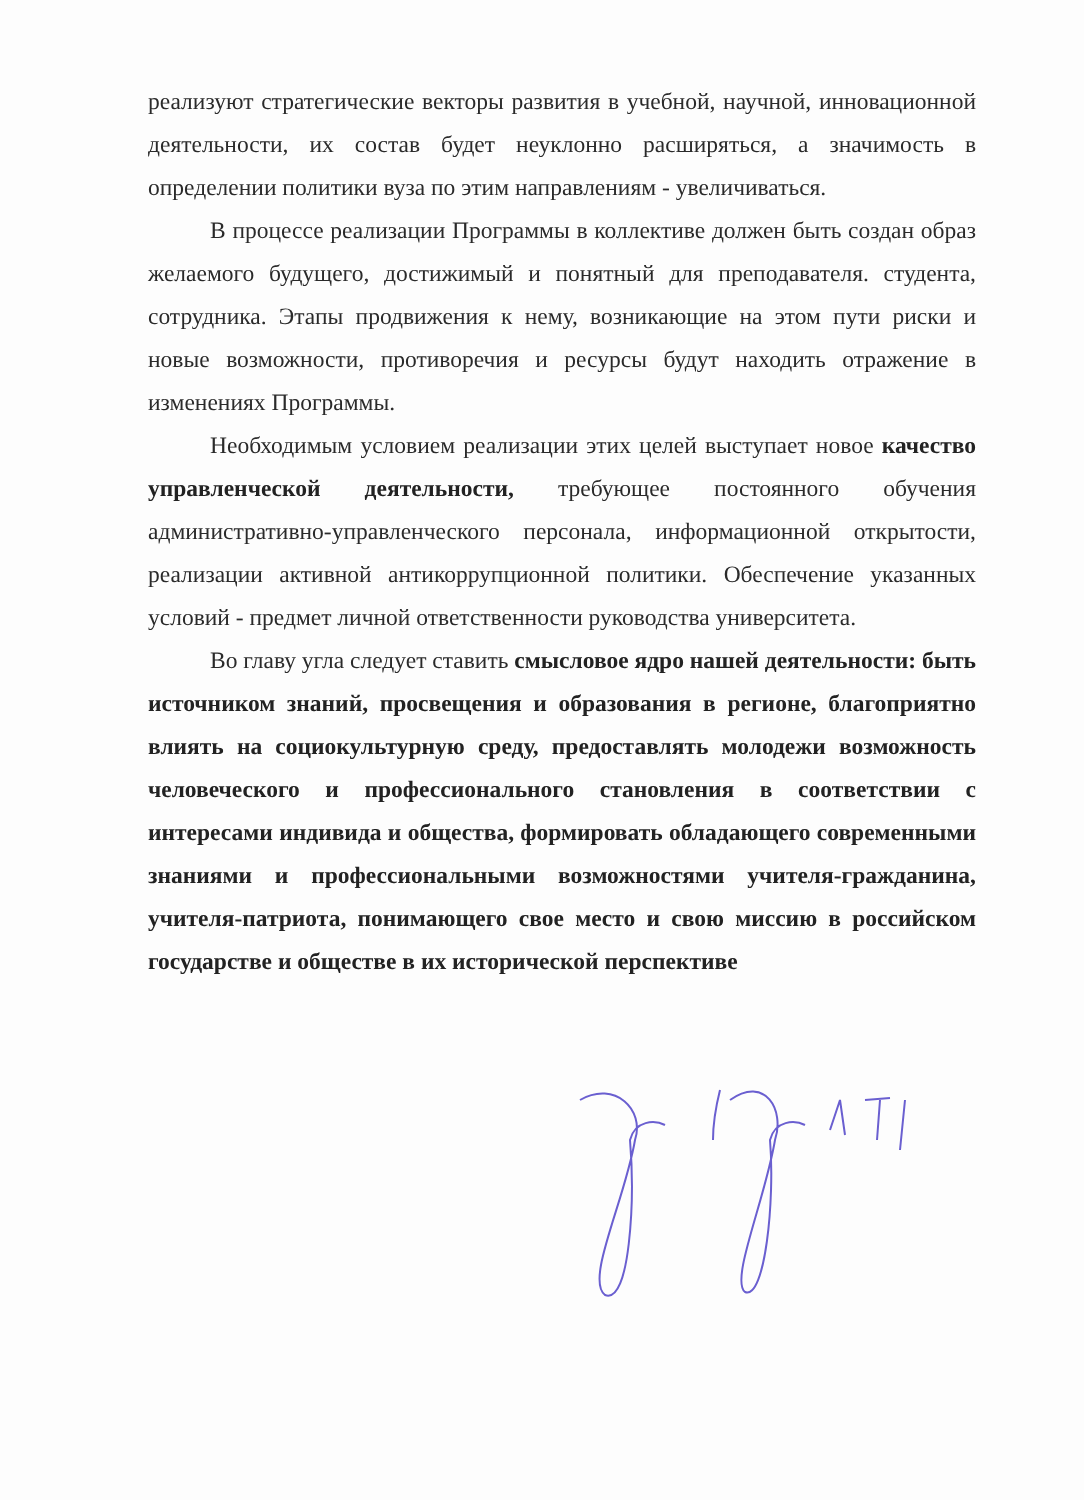реализуют стратегические векторы развития в учебной, научной, инновационной деятельности, их состав будет неуклонно расширяться, а значимость в определении политики вуза по этим направлениям - увеличиваться.
В процессе реализации Программы в коллективе должен быть создан образ желаемого будущего, достижимый и понятный для преподавателя. студента, сотрудника. Этапы продвижения к нему, возникающие на этом пути риски и новые возможности, противоречия и ресурсы будут находить отражение в изменениях Программы.
Необходимым условием реализации этих целей выступает новое качество управленческой деятельности, требующее постоянного обучения административно-управленческого персонала, информационной открытости, реализации активной антикоррупционной политики. Обеспечение указанных условий - предмет личной ответственности руководства университета.
Во главу угла следует ставить смысловое ядро нашей деятельности: быть источником знаний, просвещения и образования в регионе, благоприятно влиять на социокультурную среду, предоставлять молодежи возможность человеческого и профессионального становления в соответствии с интересами индивида и общества, формировать обладающего современными знаниями и профессиональными возможностями учителя-гражданина, учителя-патриота, понимающего свое место и свою миссию в российском государстве и обществе в их исторической перспективе